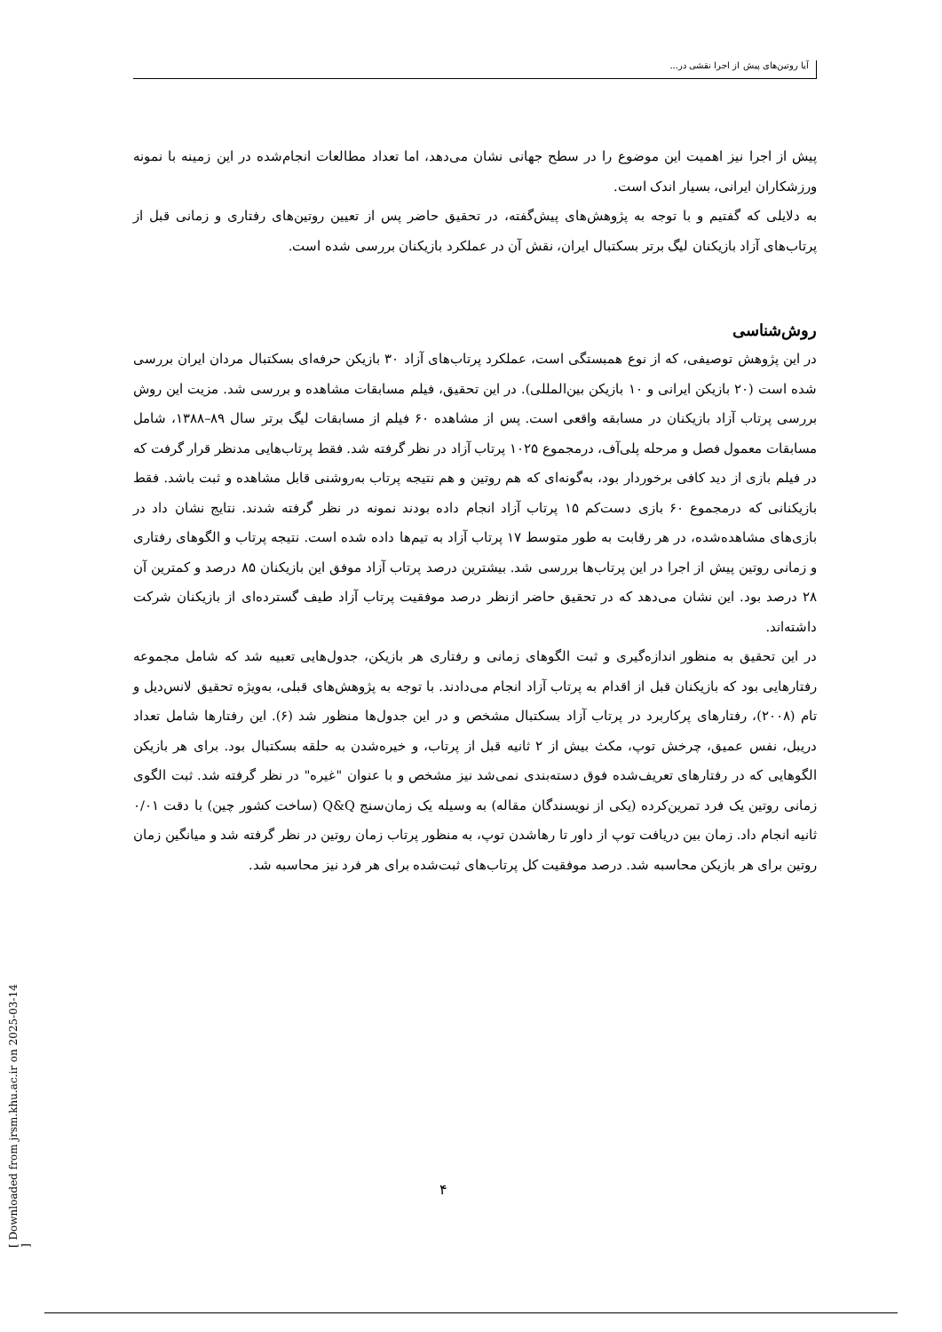آیا روتین‌های پیش از اجرا نقشی در...
پیش از اجرا نیز اهمیت این موضوع را در سطح جهانی نشان می‌دهد، اما تعداد مطالعات انجام‌شده در این زمینه با نمونه ورزشکاران ایرانی، بسیار اندک است.
به دلایلی که گفتیم و با توجه به پژوهش‌های پیش‌گفته، در تحقیق حاضر پس از تعیین روتین‌های رفتاری و زمانی قبل از پرتاب‌های آزاد بازیکنان لیگ برتر بسکتبال ایران، نقش آن در عملکرد بازیکنان بررسی شده است.
روش‌شناسی
در این پژوهش توصیفی، که از نوع همبستگی است، عملکرد پرتاب‌های آزاد ۳۰ بازیکن حرفه‌ای بسکتبال مردان ایران بررسی شده است (۲۰ بازیکن ایرانی و ۱۰ بازیکن بین‌المللی). در این تحقیق، فیلم مسابقات مشاهده و بررسی شد. مزیت این روش بررسی پرتاب آزاد بازیکنان در مسابقه واقعی است. پس از مشاهده ۶۰ فیلم از مسابقات لیگ برتر سال ۸۹–۱۳۸۸، شامل مسابقات معمول فصل و مرحله پلی‌آف، درمجموع ۱۰۲۵ پرتاب آزاد در نظر گرفته شد. فقط پرتاب‌هایی مدنظر قرار گرفت که در فیلم بازی از دید کافی برخوردار بود، به‌گونه‌ای که هم روتین و هم نتیجه پرتاب به‌روشنی قابل مشاهده و ثبت باشد. فقط بازیکنانی که درمجموع ۶۰ بازی دست‌کم ۱۵ پرتاب آزاد انجام داده بودند نمونه در نظر گرفته شدند. نتایج نشان داد در بازی‌های مشاهده‌شده، در هر رقابت به طور متوسط ۱۷ پرتاب آزاد به تیم‌ها داده شده است. نتیجه پرتاب و الگوهای رفتاری و زمانی روتین پیش از اجرا در این پرتاب‌ها بررسی شد. بیشترین درصد پرتاب آزاد موفق این بازیکنان ۸۵ درصد و کمترین آن ۲۸ درصد بود. این نشان می‌دهد که در تحقیق حاضر ازنظر درصد موفقیت پرتاب آزاد طیف گسترده‌ای از بازیکنان شرکت داشته‌اند.
در این تحقیق به منظور اندازه‌گیری و ثبت الگوهای زمانی و رفتاری هر بازیکن، جدول‌هایی تعبیه شد که شامل مجموعه رفتارهایی بود که بازیکنان قبل از اقدام به پرتاب آزاد انجام می‌دادند. با توجه به پژوهش‌های قبلی، به‌ویژه تحقیق لانس‌دیل و تام (۲۰۰۸)، رفتارهای پرکاربرد در پرتاب آزاد بسکتبال مشخص و در این جدول‌ها منظور شد (۶). این رفتارها شامل تعداد دریبل، نفس عمیق، چرخش توپ، مکث بیش از ۲ ثانیه قبل از پرتاب، و خیره‌شدن به حلقه بسکتبال بود. برای هر بازیکن الگوهایی که در رفتارهای تعریف‌شده فوق دسته‌بندی نمی‌شد نیز مشخص و با عنوان "غیره" در نظر گرفته شد. ثبت الگوی زمانی روتین یک فرد تمرین‌کرده (یکی از نویسندگان مقاله) به وسیله یک زمان‌سنج Q&Q (ساخت کشور چین) با دقت ۰/۰۱ ثانیه انجام داد. زمان بین دریافت توپ از داور تا رهاشدن توپ، به منظور پرتاب زمان روتین در نظر گرفته شد و میانگین زمان روتین برای هر بازیکن محاسبه شد. درصد موفقیت کل پرتاب‌های ثبت‌شده برای هر فرد نیز محاسبه شد.
۴
[ Downloaded from jrsm.khu.ac.ir on 2025-03-14 ]